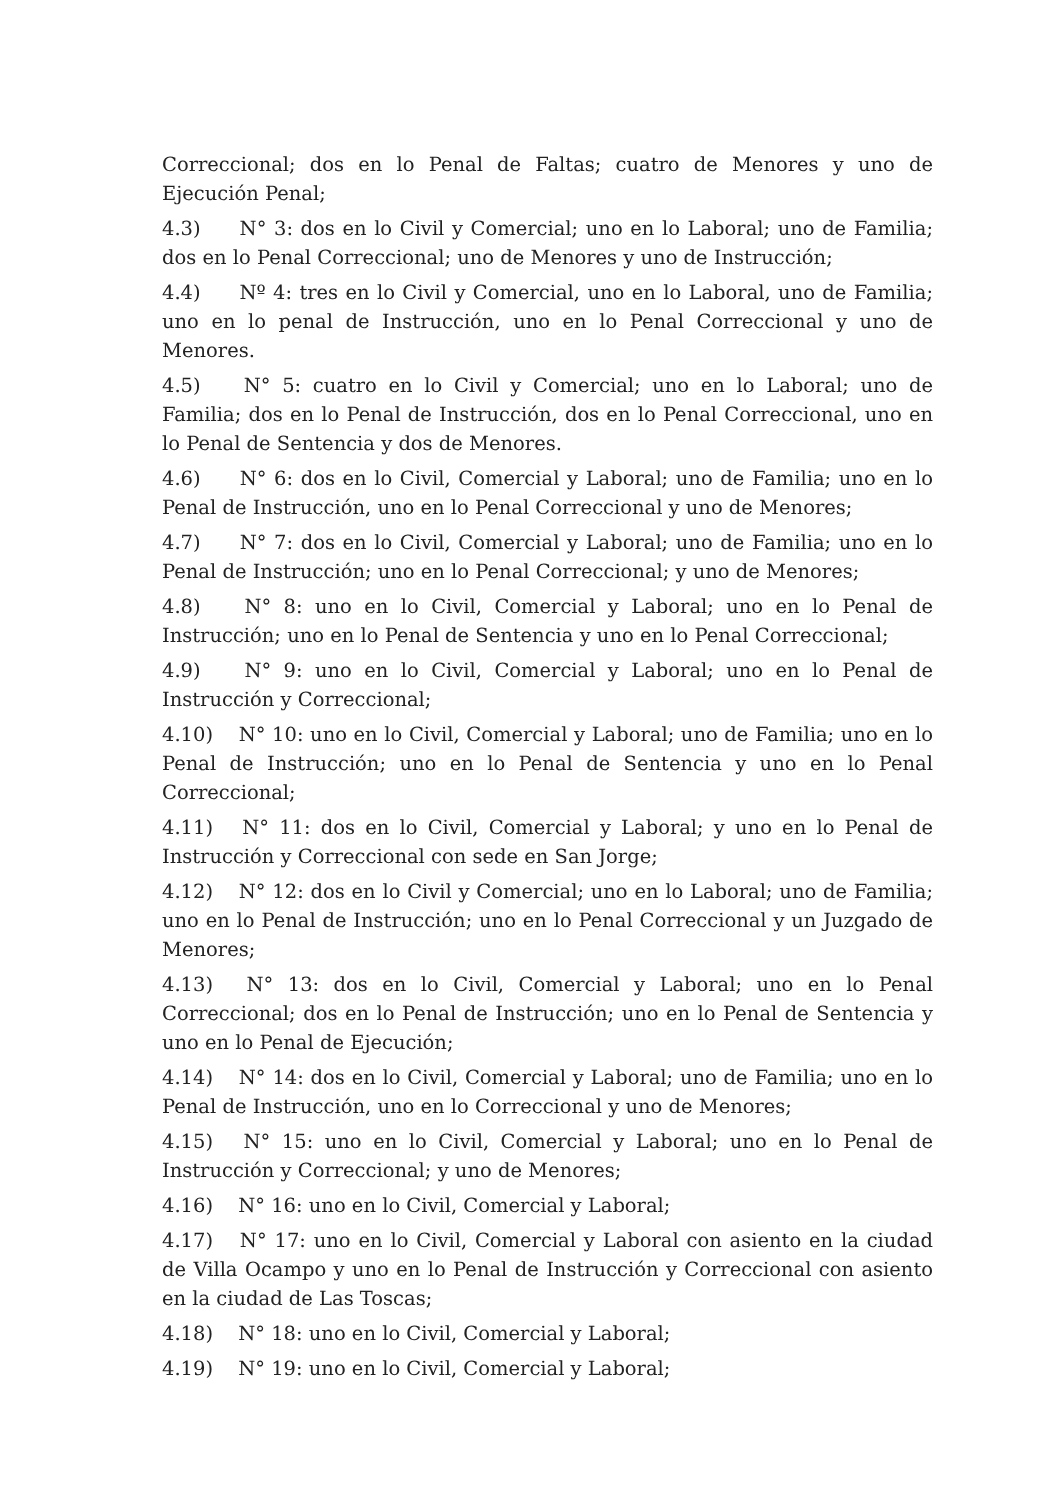Correccional; dos en lo Penal de Faltas; cuatro de Menores y uno de Ejecución Penal;
4.3) N° 3: dos en lo Civil y Comercial; uno en lo Laboral; uno de Familia; dos en lo Penal Correccional; uno de Menores y uno de Instrucción;
4.4) Nº 4: tres en lo Civil y Comercial, uno en lo Laboral, uno de Familia; uno en lo penal de Instrucción, uno en lo Penal Correccional y uno de Menores.
4.5) N° 5: cuatro en lo Civil y Comercial; uno en lo Laboral; uno de Familia; dos en lo Penal de Instrucción, dos en lo Penal Correccional, uno en lo Penal de Sentencia y dos de Menores.
4.6) N° 6: dos en lo Civil, Comercial y Laboral; uno de Familia; uno en lo Penal de Instrucción, uno en lo Penal Correccional y uno de Menores;
4.7) N° 7: dos en lo Civil, Comercial y Laboral; uno de Familia; uno en lo Penal de Instrucción; uno en lo Penal Correccional; y uno de Menores;
4.8) N° 8: uno en lo Civil, Comercial y Laboral; uno en lo Penal de Instrucción; uno en lo Penal de Sentencia y uno en lo Penal Correccional;
4.9) N° 9: uno en lo Civil, Comercial y Laboral; uno en lo Penal de Instrucción y Correccional;
4.10) N° 10: uno en lo Civil, Comercial y Laboral; uno de Familia; uno en lo Penal de Instrucción; uno en lo Penal de Sentencia y uno en lo Penal Correccional;
4.11) N° 11: dos en lo Civil, Comercial y Laboral; y uno en lo Penal de Instrucción y Correccional con sede en San Jorge;
4.12) N° 12: dos en lo Civil y Comercial; uno en lo Laboral; uno de Familia; uno en lo Penal de Instrucción; uno en lo Penal Correccional y un Juzgado de Menores;
4.13) N° 13: dos en lo Civil, Comercial y Laboral; uno en lo Penal Correccional; dos en lo Penal de Instrucción; uno en lo Penal de Sentencia y uno en lo Penal de Ejecución;
4.14) N° 14: dos en lo Civil, Comercial y Laboral; uno de Familia; uno en lo Penal de Instrucción, uno en lo Correccional y uno de Menores;
4.15) N° 15: uno en lo Civil, Comercial y Laboral; uno en lo Penal de Instrucción y Correccional; y uno de Menores;
4.16) N° 16: uno en lo Civil, Comercial y Laboral;
4.17) N° 17: uno en lo Civil, Comercial y Laboral con asiento en la ciudad de Villa Ocampo y uno en lo Penal de Instrucción y Correccional con asiento en la ciudad de Las Toscas;
4.18) N° 18: uno en lo Civil, Comercial y Laboral;
4.19) N° 19: uno en lo Civil, Comercial y Laboral;